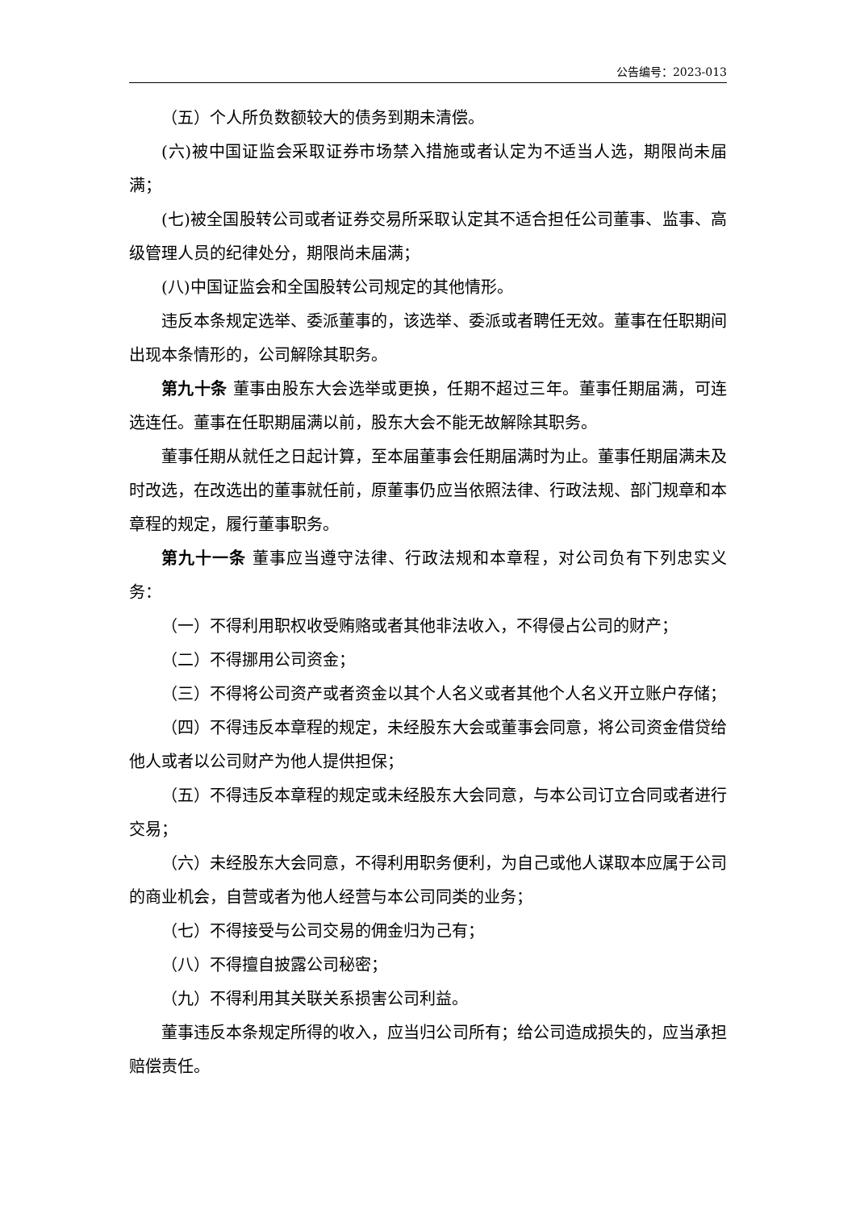公告编号：2023-013
（五）个人所负数额较大的债务到期未清偿。
(六)被中国证监会采取证券市场禁入措施或者认定为不适当人选，期限尚未届满；
(七)被全国股转公司或者证券交易所采取认定其不适合担任公司董事、监事、高级管理人员的纪律处分，期限尚未届满；
(八)中国证监会和全国股转公司规定的其他情形。
违反本条规定选举、委派董事的，该选举、委派或者聘任无效。董事在任职期间出现本条情形的，公司解除其职务。
第九十条 董事由股东大会选举或更换，任期不超过三年。董事任期届满，可连选连任。董事在任职期届满以前，股东大会不能无故解除其职务。
董事任期从就任之日起计算，至本届董事会任期届满时为止。董事任期届满未及时改选，在改选出的董事就任前，原董事仍应当依照法律、行政法规、部门规章和本章程的规定，履行董事职务。
第九十一条 董事应当遵守法律、行政法规和本章程，对公司负有下列忠实义务：
（一）不得利用职权收受贿赂或者其他非法收入，不得侵占公司的财产；
（二）不得挪用公司资金；
（三）不得将公司资产或者资金以其个人名义或者其他个人名义开立账户存储；
（四）不得违反本章程的规定，未经股东大会或董事会同意，将公司资金借贷给他人或者以公司财产为他人提供担保；
（五）不得违反本章程的规定或未经股东大会同意，与本公司订立合同或者进行交易；
（六）未经股东大会同意，不得利用职务便利，为自己或他人谋取本应属于公司的商业机会，自营或者为他人经营与本公司同类的业务；
（七）不得接受与公司交易的佣金归为己有；
（八）不得擅自披露公司秘密；
（九）不得利用其关联关系损害公司利益。
董事违反本条规定所得的收入，应当归公司所有；给公司造成损失的，应当承担赔偿责任。